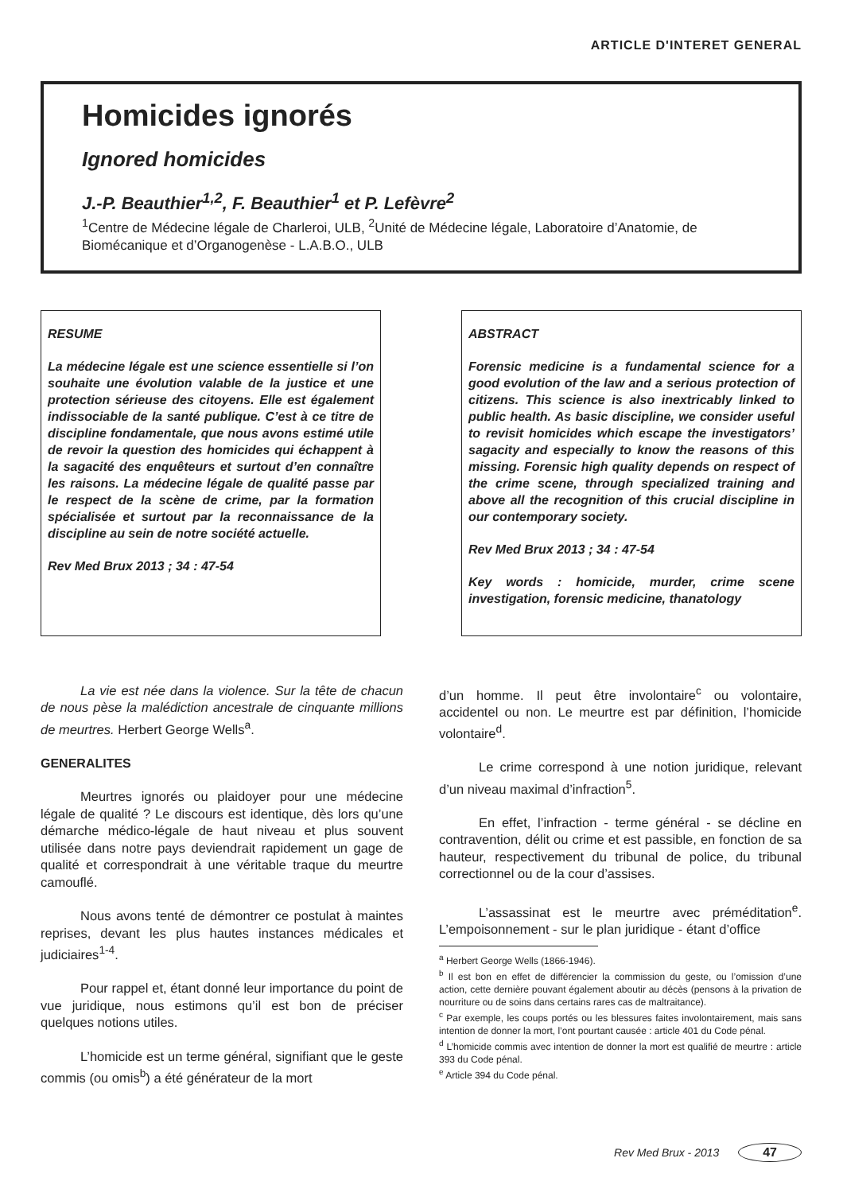ARTICLE D'INTERET GENERAL
Homicides ignorés
Ignored homicides
J.-P. Beauthier<sup>1,2</sup>, F. Beauthier<sup>1</sup> et P. Lefèvre<sup>2</sup>
<sup>1</sup> Centre de Médecine légale de Charleroi, ULB, <sup>2</sup>Unité de Médecine légale, Laboratoire d’Anatomie, de Biomécanique et d’Organogenèse - L.A.B.O., ULB
RESUME
La médecine légale est une science essentielle si l’on souhaite une évolution valable de la justice et une protection sérieuse des citoyens. Elle est également indissociable de la santé publique. C’est à ce titre de discipline fondamentale, que nous avons estimé utile de revoir la question des homicides qui échappent à la sagacité des enquêteurs et surtout d’en connaître les raisons. La médecine légale de qualité passe par le respect de la scène de crime, par la formation spécialisée et surtout par la reconnaissance de la discipline au sein de notre société actuelle.
Rev Med Brux 2013 ; 34 : 47-54
ABSTRACT
Forensic medicine is a fundamental science for a good evolution of the law and a serious protection of citizens. This science is also inextricably linked to public health. As basic discipline, we consider useful to revisit homicides which escape the investigators’ sagacity and especially to know the reasons of this missing. Forensic high quality depends on respect of the crime scene, through specialized training and above all the recognition of this crucial discipline in our contemporary society.
Rev Med Brux 2013 ; 34 : 47-54
Key words : homicide, murder, crime scene investigation, forensic medicine, thanatology
La vie est née dans la violence. Sur la tête de chacun de nous pèse la malédiction ancestrale de cinquante millions de meurtres. Herbert George Wells<sup>a</sup>.
GENERALITES
Meurtres ignorés ou plaidoyer pour une médecine légale de qualité ? Le discours est identique, dès lors qu’une démarche médico-légale de haut niveau et plus souvent utilisée dans notre pays deviendrait rapidement un gage de qualité et correspondrait à une véritable traque du meurtre camouflé.
Nous avons tenté de démontrer ce postulat à maintes reprises, devant les plus hautes instances médicales et judiciaires<sup>1-4</sup>.
Pour rappel et, étant donné leur importance du point de vue juridique, nous estimons qu’il est bon de préciser quelques notions utiles.
L’homicide est un terme général, signifiant que le geste commis (ou omis<sup>b</sup>) a été générateur de la mort
d’un homme. Il peut être involontaire<sup>c</sup> ou volontaire, accidentel ou non. Le meurtre est par définition, l’homicide volontaire<sup>d</sup>.
Le crime correspond à une notion juridique, relevant d’un niveau maximal d’infraction<sup>5</sup>.
En effet, l’infraction - terme général - se décline en contravention, délit ou crime et est passible, en fonction de sa hauteur, respectivement du tribunal de police, du tribunal correctionnel ou de la cour d’assises.
L’assassinat est le meurtre avec préméditation<sup>e</sup>. L’empoisonnement - sur le plan juridique - étant d’office
<sup>a</sup> Herbert George Wells (1866-1946).
<sup>b</sup> Il est bon en effet de différencier la commission du geste, ou l’omission d’une action, cette dernière pouvant également aboutir au décès (pensons à la privation de nourriture ou de soins dans certains rares cas de maltraitance).
<sup>c</sup> Par exemple, les coups portés ou les blessures faites involontairement, mais sans intention de donner la mort, l’ont pourtant causée : article 401 du Code pénal.
<sup>d</sup> L’homicide commis avec intention de donner la mort est qualifié de meurtre : article 393 du Code pénal.
<sup>e</sup> Article 394 du Code pénal.
Rev Med Brux - 2013 47